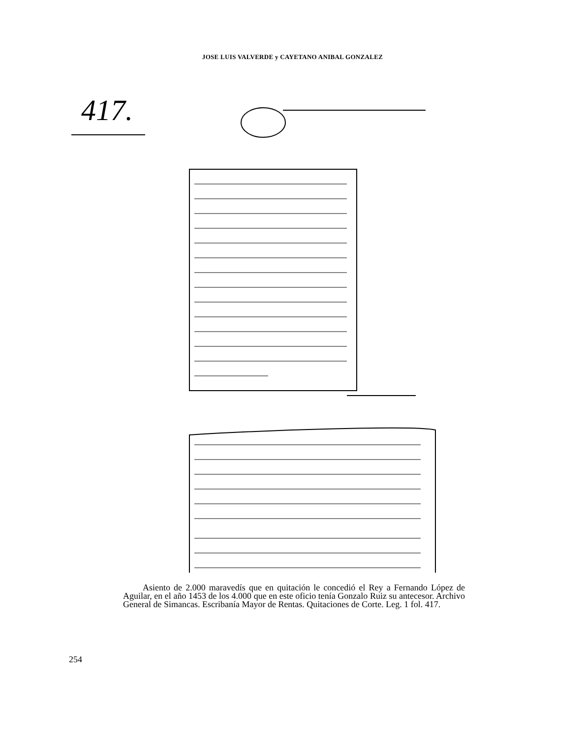JOSE LUIS VALVERDE y CAYETANO ANIBAL GONZALEZ
417.
Asiento de 2.000 maravedís que en quitación le concedió el Rey a Fernando López de Aguilar, en el año 1453 de los 4.000 que en este oficio tenía Gonzalo Ruiz su antecesor. Archivo General de Simancas. Escribanía Mayor de Rentas. Quitaciones de Corte. Leg. 1 fol. 417.
254